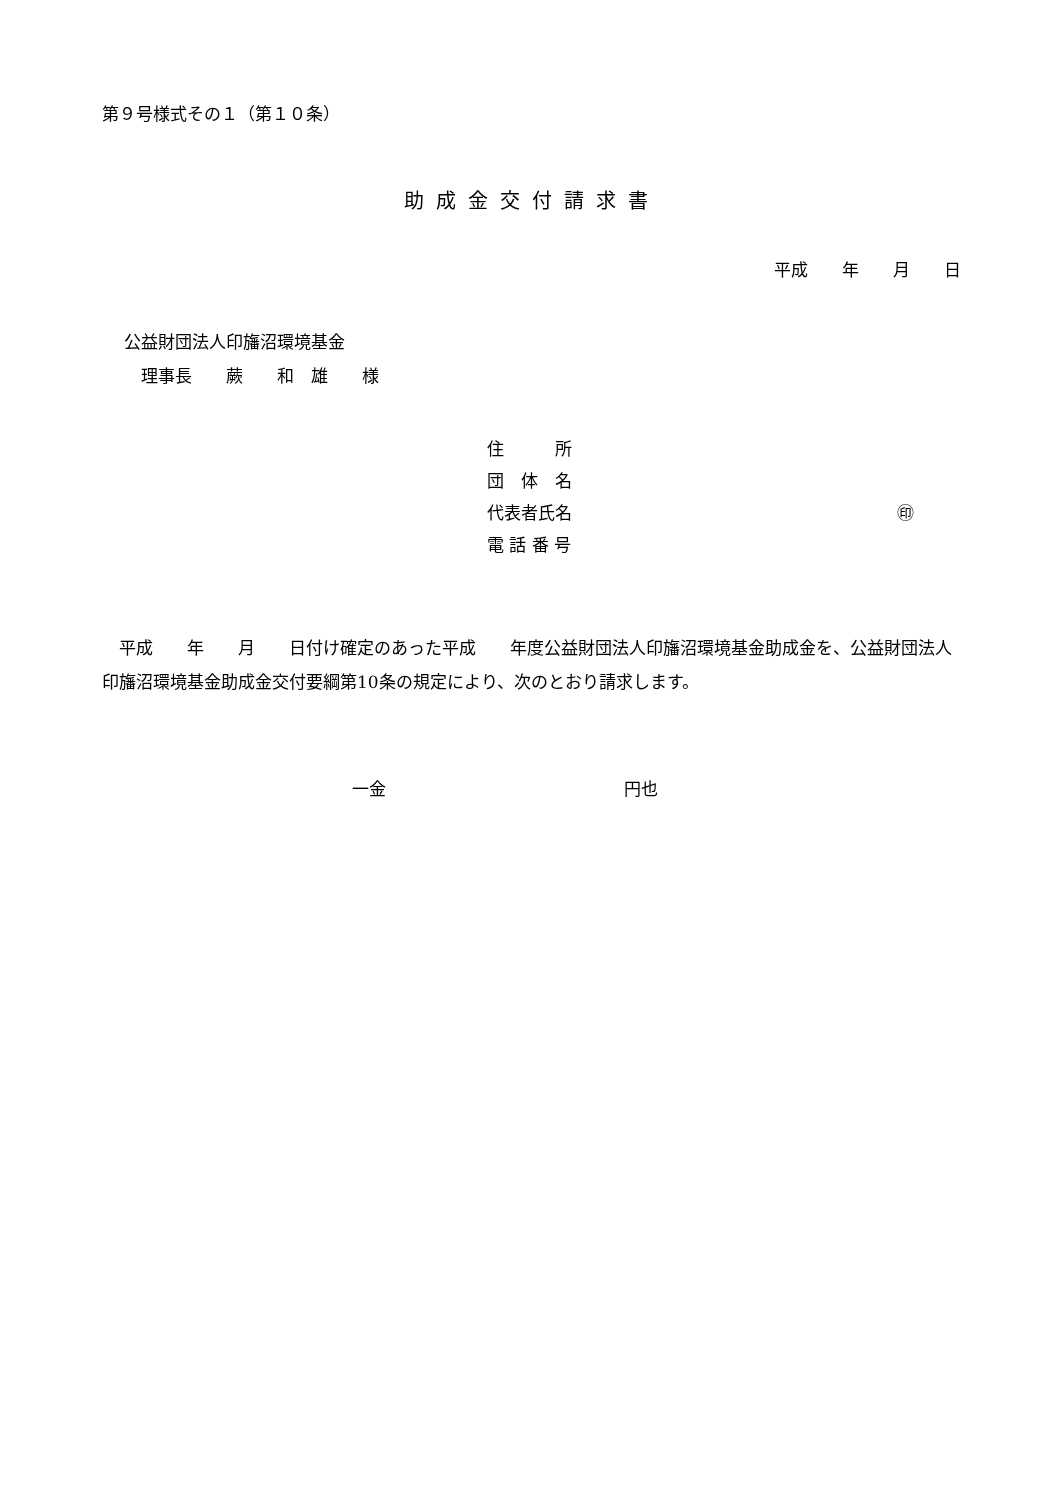第９号様式その１（第１０条）
助成金交付請求書
平成　　年　　月　　日
公益財団法人印旛沼環境基金
　理事長　　蕨　　和　雄　　様
住　　　所
団　体　名
代表者氏名 ㊞
電 話 番 号
　平成　　年　　月　　日付け確定のあった平成　　年度公益財団法人印旛沼環境基金助成金を、公益財団法人印旛沼環境基金助成金交付要綱第10条の規定により、次のとおり請求します。
一金　　　　　　　　　　　　　　円也